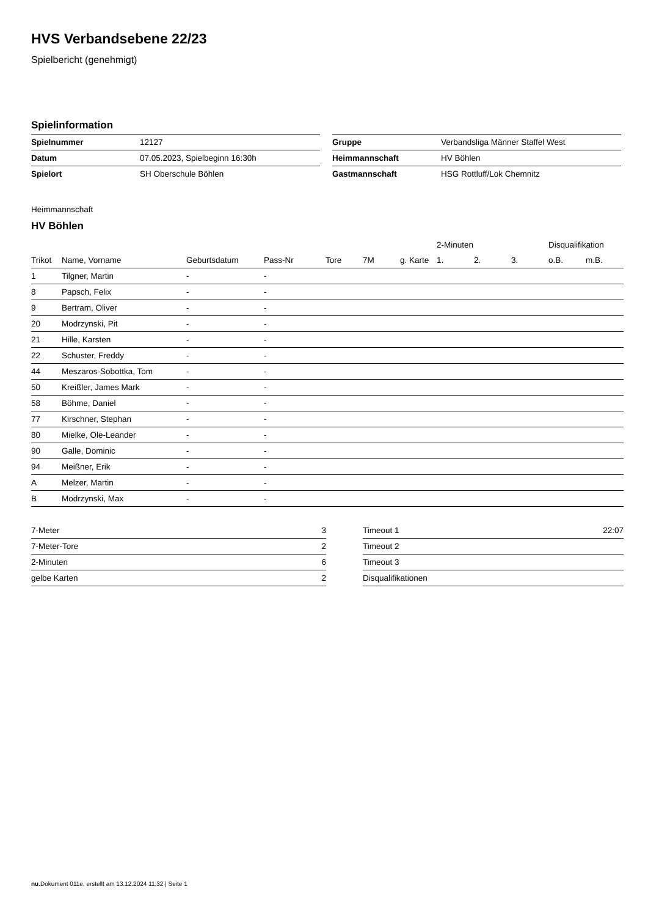HVS Verbandsebene 22/23
Spielbericht (genehmigt)
Spielinformation
| Spielnummer | 12127 |
| Datum | 07.05.2023, Spielbeginn 16:30h |
| Spielort | SH Oberschule Böhlen |
| Gruppe | Verbandsliga Männer Staffel West |
| Heimmannschaft | HV Böhlen |
| Gastmannschaft | HSG Rottluff/Lok Chemnitz |
Heimmannschaft
HV Böhlen
| | | | | | | | 2-Minuten | | | Disqualifikation | |
| --- | --- | --- | --- | --- | --- | --- | --- | --- | --- | --- | --- |
| Trikot | Name, Vorname | Geburtsdatum | Pass-Nr | Tore | 7M | g. Karte | 1. | 2. | 3. | o.B. | m.B. |
| 1 | Tilgner, Martin | - | - | | | | | | | | |
| 8 | Papsch, Felix | - | - | | | | | | | | |
| 9 | Bertram, Oliver | - | - | | | | | | | | |
| 20 | Modrzynski, Pit | - | - | | | | | | | | |
| 21 | Hille, Karsten | - | - | | | | | | | | |
| 22 | Schuster, Freddy | - | - | | | | | | | | |
| 44 | Meszaros-Sobottka, Tom | - | - | | | | | | | | |
| 50 | Kreißler, James Mark | - | - | | | | | | | | |
| 58 | Böhme, Daniel | - | - | | | | | | | | |
| 77 | Kirschner, Stephan | - | - | | | | | | | | |
| 80 | Mielke, Ole-Leander | - | - | | | | | | | | |
| 90 | Galle, Dominic | - | - | | | | | | | | |
| 94 | Meißner, Erik | - | - | | | | | | | | |
| A | Melzer, Martin | - | - | | | | | | | | |
| B | Modrzynski, Max | - | - | | | | | | | | |
| 7-Meter | 3 |
| 7-Meter-Tore | 2 |
| 2-Minuten | 6 |
| gelbe Karten | 2 |
| Timeout 1 | 22:07 |
| Timeout 2 | |
| Timeout 3 | |
| Disqualifikationen | |
nu.Dokument 011e, erstellt am 13.12.2024 11:32 | Seite 1